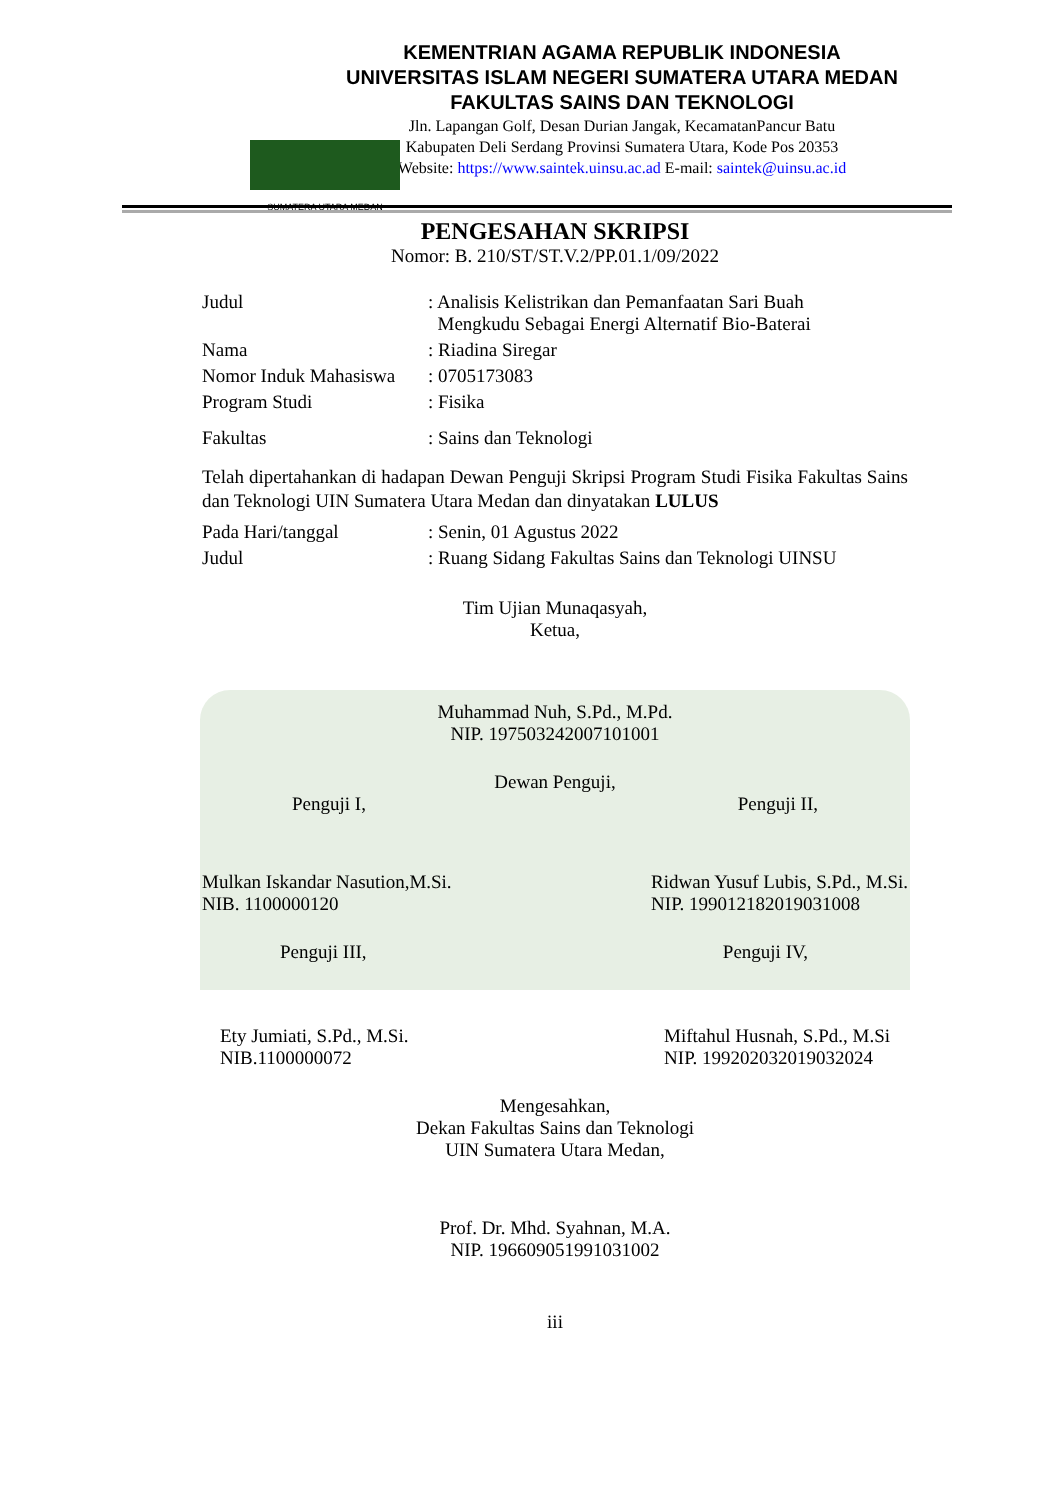SUMATERA UTARA MEDAN
KEMENTRIAN AGAMA REPUBLIK INDONESIA
UNIVERSITAS ISLAM NEGERI SUMATERA UTARA MEDAN
FAKULTAS SAINS DAN TEKNOLOGI
Jln. Lapangan Golf, Desan Durian Jangak, KecamatanPancur Batu
Kabupaten Deli Serdang Provinsi Sumatera Utara, Kode Pos 20353
Website: https://www.saintek.uinsu.ac.ad E-mail: saintek@uinsu.ac.id
PENGESAHAN SKRIPSI
Nomor: B. 210/ST/ST.V.2/PP.01.1/09/2022
| Judul | : Analisis Kelistrikan dan Pemanfaatan Sari Buah Mengkudu Sebagai Energi Alternatif Bio-Baterai |
| Nama | : Riadina Siregar |
| Nomor Induk Mahasiswa | : 0705173083 |
| Program Studi | : Fisika |
| Fakultas | : Sains dan Teknologi |
Telah dipertahankan di hadapan Dewan Penguji Skripsi Program Studi Fisika Fakultas Sains dan Teknologi UIN Sumatera Utara Medan dan dinyatakan LULUS
| Pada Hari/tanggal | : Senin, 01 Agustus 2022 |
| Judul | : Ruang Sidang Fakultas Sains dan Teknologi UINSU |
Tim Ujian Munaqasyah,
Ketua,
Muhammad Nuh, S.Pd., M.Pd.
NIP. 197503242007101001
Dewan Penguji,
Penguji I, Penguji II,
Mulkan Iskandar Nasution,M.Si.
NIB. 1100000120 Ridwan Yusuf Lubis, S.Pd., M.Si.
NIP. 199012182019031008
Penguji III, Penguji IV,
Ety Jumiati, S.Pd., M.Si.
NIB.1100000072 Miftahul Husnah, S.Pd., M.Si
NIP. 199202032019032024
Mengesahkan,
Dekan Fakultas Sains dan Teknologi
UIN Sumatera Utara Medan,
Prof. Dr. Mhd. Syahnan, M.A.
NIP. 196609051991031002
iii